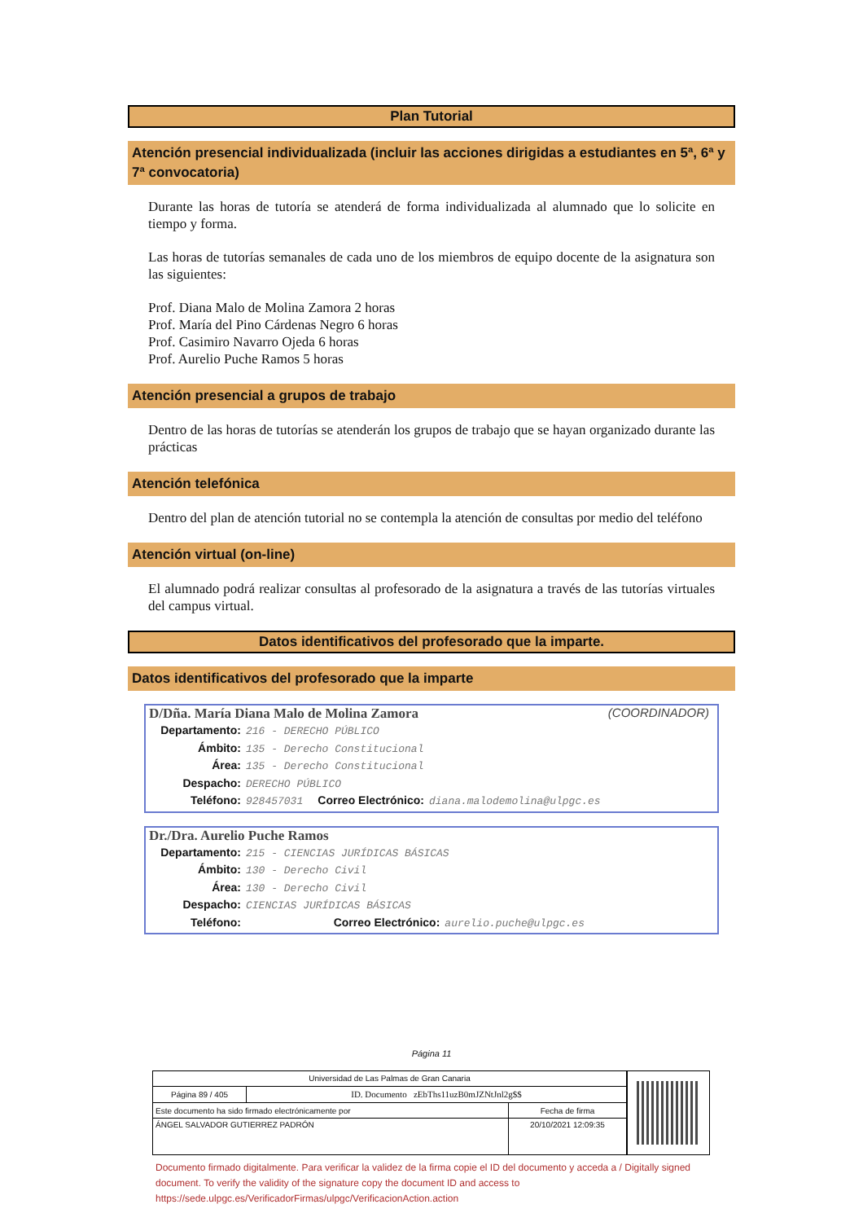Plan Tutorial
Atención presencial individualizada (incluir las acciones dirigidas a estudiantes en 5ª, 6ª y 7ª convocatoria)
Durante las horas de tutoría se atenderá de forma individualizada al alumnado que lo solicite en tiempo y forma.
Las horas de tutorías semanales de cada uno de los miembros de equipo docente de la asignatura son las siguientes:
Prof. Diana Malo de Molina Zamora 2 horas
Prof. María del Pino Cárdenas Negro 6 horas
Prof. Casimiro Navarro Ojeda 6 horas
Prof. Aurelio Puche Ramos 5 horas
Atención presencial a grupos de trabajo
Dentro de las horas de tutorías se atenderán los grupos de trabajo que se hayan organizado durante las prácticas
Atención telefónica
Dentro del plan de atención tutorial no se contempla la atención de consultas por medio del teléfono
Atención virtual (on-line)
El alumnado podrá realizar consultas al profesorado de la asignatura a través de las tutorías virtuales del campus virtual.
Datos identificativos del profesorado que la imparte.
Datos identificativos del profesorado que la imparte
D/Dña. María Diana Malo de Molina Zamora (COORDINADOR)
Departamento: 216 - DERECHO PÚBLICO
Ámbito: 135 - Derecho Constitucional
Área: 135 - Derecho Constitucional
Despacho: DERECHO PÚBLICO
Teléfono: 928457031 Correo Electrónico: diana.malodemolina@ulpgc.es
Dr./Dra. Aurelio Puche Ramos
Departamento: 215 - CIENCIAS JURÍDICAS BÁSICAS
Ámbito: 130 - Derecho Civil
Área: 130 - Derecho Civil
Despacho: CIENCIAS JURÍDICAS BÁSICAS
Teléfono: Correo Electrónico: aurelio.puche@ulpgc.es
Página 11
| Universidad de Las Palmas de Gran Canaria | | |
| Página 89 / 405 | ID. Documento zEbThs11uzB0mJZNtJnl2g$$ | |
| Este documento ha sido firmado electrónicamente por | | Fecha de firma |
| ÁNGEL SALVADOR GUTIERREZ PADRÓN | | 20/10/2021 12:09:35 |
Documento firmado digitalmente. Para verificar la validez de la firma copie el ID del documento y acceda a / Digitally signed document. To verify the validity of the signature copy the document ID and access to https://sede.ulpgc.es/VerificadorFirmas/ulpgc/VerificacionAction.action